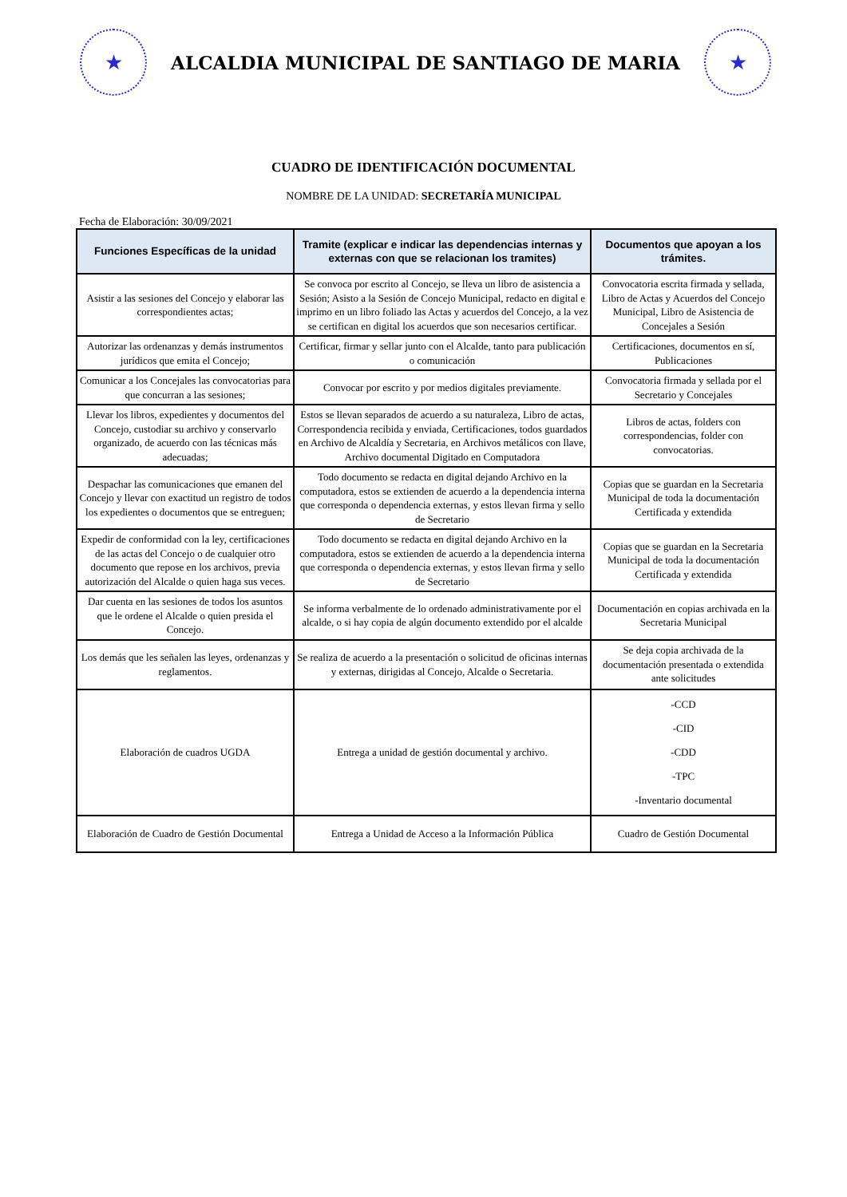★
ALCALDIA MUNICIPAL DE SANTIAGO DE MARIA
★
CUADRO DE IDENTIFICACIÓN DOCUMENTAL
NOMBRE DE LA UNIDAD: SECRETARÍA MUNICIPAL
Fecha de Elaboración: 30/09/2021
| Funciones Específicas de la unidad | Tramite (explicar e indicar las dependencias internas y externas con que se relacionan los tramites) | Documentos que apoyan a los trámites. |
| --- | --- | --- |
| Asistir a las sesiones del Concejo y elaborar las correspondientes actas; | Se convoca por escrito al Concejo, se lleva un libro de asistencia a Sesión; Asisto a la Sesión de Concejo Municipal, redacto en digital e imprimo en un libro foliado las Actas y acuerdos del Concejo, a la vez se certifican en digital los acuerdos que son necesarios certificar. | Convocatoria escrita firmada y sellada, Libro de Actas y Acuerdos del Concejo Municipal, Libro de Asistencia de Concejales a Sesión |
| Autorizar las ordenanzas y demás instrumentos jurídicos que emita el Concejo; | Certificar, firmar y sellar junto con el Alcalde, tanto para publicación o comunicación | Certificaciones, documentos en sí, Publicaciones |
| Comunicar a los Concejales las convocatorias para que concurran a las sesiones; | Convocar por escrito y por medios digitales previamente. | Convocatoria firmada y sellada por el Secretario y Concejales |
| Llevar los libros, expedientes y documentos del Concejo, custodiar su archivo y conservarlo organizado, de acuerdo con las técnicas más adecuadas; | Estos se llevan separados de acuerdo a su naturaleza, Libro de actas, Correspondencia recibida y enviada, Certificaciones, todos guardados en Archivo de Alcaldía y Secretaria, en Archivos metálicos con llave, Archivo documental Digitado en Computadora | Libros de actas, folders con correspondencias, folder con convocatorias. |
| Despachar las comunicaciones que emanen del Concejo y llevar con exactitud un registro de todos los expedientes o documentos que se entreguen; | Todo documento se redacta en digital dejando Archivo en la computadora, estos se extienden de acuerdo a la dependencia interna que corresponda o dependencia externas, y estos llevan firma y sello de Secretario | Copias que se guardan en la Secretaria Municipal de toda la documentación Certificada y extendida |
| Expedir de conformidad con la ley, certificaciones de las actas del Concejo o de cualquier otro documento que repose en los archivos, previa autorización del Alcalde o quien haga sus veces. | Todo documento se redacta en digital dejando Archivo en la computadora, estos se extienden de acuerdo a la dependencia interna que corresponda o dependencia externas, y estos llevan firma y sello de Secretario | Copias que se guardan en la Secretaria Municipal de toda la documentación Certificada y extendida |
| Dar cuenta en las sesiones de todos los asuntos que le ordene el Alcalde o quien presida el Concejo. | Se informa verbalmente de lo ordenado administrativamente por el alcalde, o si hay copia de algún documento extendido por el alcalde | Documentación en copias archivada en la Secretaria Municipal |
| Los demás que les señalen las leyes, ordenanzas y reglamentos. | Se realiza de acuerdo a la presentación o solicitud de oficinas internas y externas, dirigidas al Concejo, Alcalde o Secretaria. | Se deja copia archivada de la documentación presentada o extendida ante solicitudes |
| Elaboración de cuadros UGDA | Entrega a unidad de gestión documental y archivo. | -CCD -CID -CDD -TPC -Inventario documental |
| Elaboración de Cuadro de Gestión Documental | Entrega a Unidad de Acceso a la Información Pública | Cuadro de Gestión Documental |